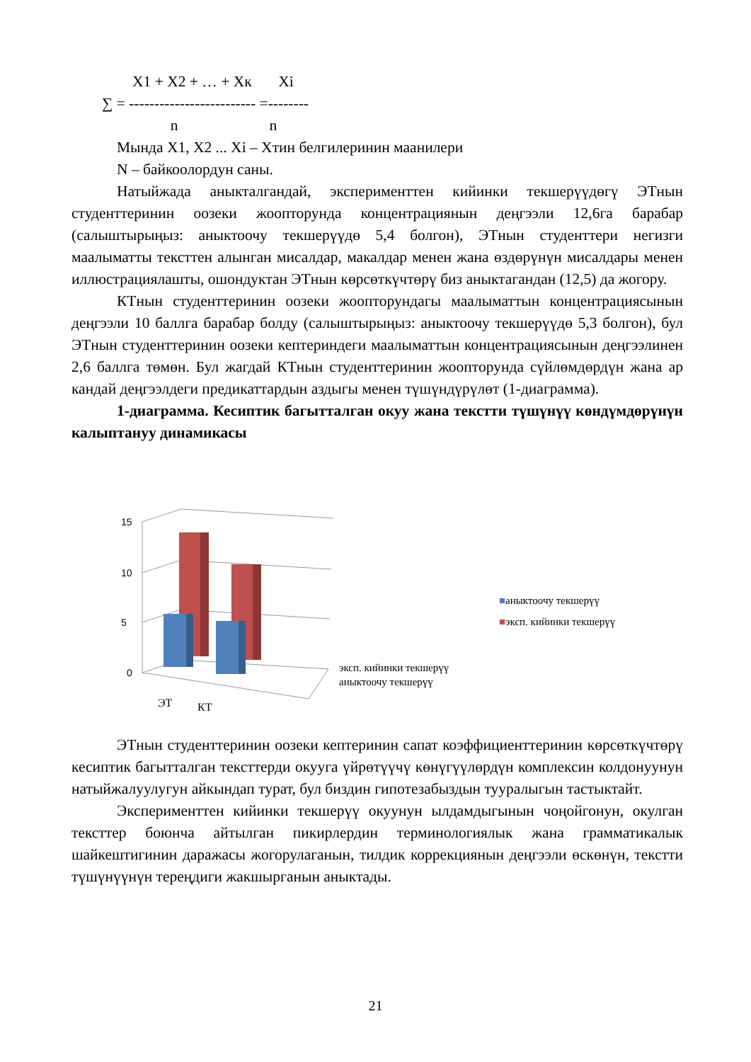X1 + X2 + … + Xк Xi
∑ = ------------------------- =--------
n n
Мында X1, X2 ... Xi – Хтин белгилеринин маанилери
N – байкоолордун саны.
Натыйжада аныкталгандай, эксперименттен кийинки текшерүүдөгү ЭТнын студенттеринин оозеки жоопторунда концентрациянын деңгээли 12,6га барабар (салыштырыңыз: аныктоочу текшерүүдө 5,4 болгон), ЭТнын студенттери негизги маалыматты тексттен алынган мисалдар, макалдар менен жана өздөрүнүн мисалдары менен иллюстрациялашты, ошондуктан ЭТнын көрсөткүчтөрү биз аныктагандан (12,5) да жогору.
КТнын студенттеринин оозеки жоопторундагы маалыматтын концентрациясынын деңгээли 10 баллга барабар болду (салыштырыңыз: аныктоочу текшерүүдө 5,3 болгон), бул ЭТнын студенттеринин оозеки кептериндеги маалыматтын концентрациясынын деңгээлинен 2,6 баллга төмөн. Бул жагдай КТнын студенттеринин жоопторунда сүйлөмдөрдүн жана ар кандай деңгээлдеги предикаттардын аздыгы менен түшүндүрүлөт (1-диаграмма).
1-диаграмма. Кесиптик багытталган окуу жана текстти түшүнүү көндүмдөрүнүн калыптануу динамикасы
15
10
5
0
ЭТ КТ
эксп. кийинки текшерүү
аныктоочу текшерүү
■аныктоочу текшерүү
■эксп. кийинки текшерүү
ЭТнын студенттеринин оозеки кептеринин сапат коэффициенттеринин көрсөткүчтөрү кесиптик багытталган тексттерди окууга үйрөтүүчү көнүгүүлөрдүн комплексин колдонуунун натыйжалуулугун айкындап турат, бул биздин гипотезабыздын тууралыгын тастыктайт.
Эксперименттен кийинки текшерүү окуунун ылдамдыгынын чоңойгонун, окулган тексттер боюнча айтылган пикирлердин терминологиялык жана грамматикалык шайкештигинин даражасы жогорулаганын, тилдик коррекциянын деңгээли өскөнүн, текстти түшүнүүнүн тереңдиги жакшырганын аныктады.
21